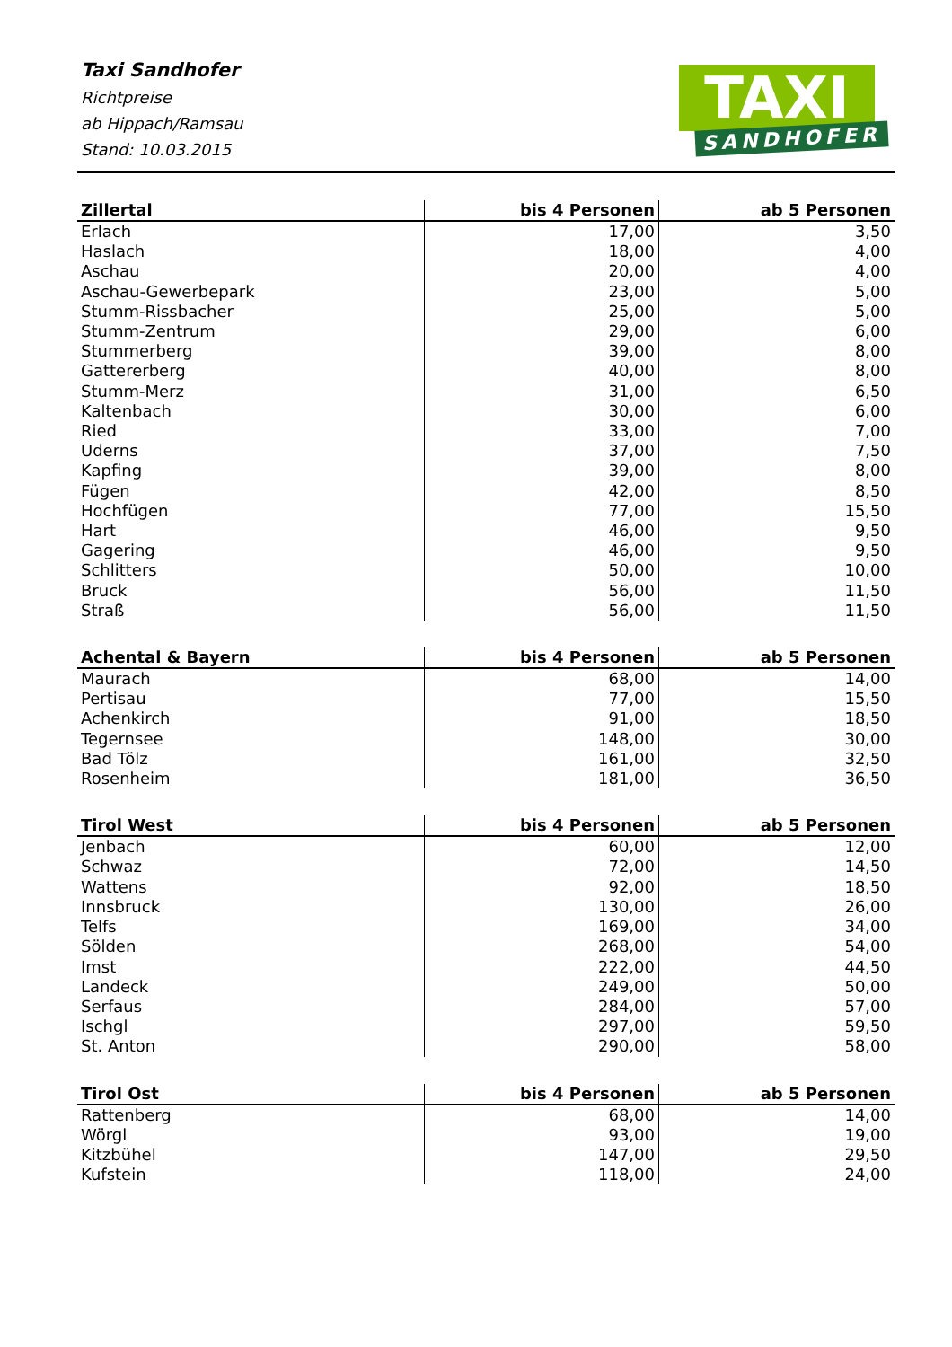Taxi Sandhofer
Richtpreise
ab Hippach/Ramsau
Stand: 10.03.2015
TAXI
SANDHOFER
| Zillertal | bis 4 Personen | ab 5 Personen |
| --- | --- | --- |
| Erlach | 17,00 | 3,50 |
| Haslach | 18,00 | 4,00 |
| Aschau | 20,00 | 4,00 |
| Aschau-Gewerbepark | 23,00 | 5,00 |
| Stumm-Rissbacher | 25,00 | 5,00 |
| Stumm-Zentrum | 29,00 | 6,00 |
| Stummerberg | 39,00 | 8,00 |
| Gattererberg | 40,00 | 8,00 |
| Stumm-Merz | 31,00 | 6,50 |
| Kaltenbach | 30,00 | 6,00 |
| Ried | 33,00 | 7,00 |
| Uderns | 37,00 | 7,50 |
| Kapfing | 39,00 | 8,00 |
| Fügen | 42,00 | 8,50 |
| Hochfügen | 77,00 | 15,50 |
| Hart | 46,00 | 9,50 |
| Gagering | 46,00 | 9,50 |
| Schlitters | 50,00 | 10,00 |
| Bruck | 56,00 | 11,50 |
| Straß | 56,00 | 11,50 |
| Achental & Bayern | bis 4 Personen | ab 5 Personen |
| --- | --- | --- |
| Maurach | 68,00 | 14,00 |
| Pertisau | 77,00 | 15,50 |
| Achenkirch | 91,00 | 18,50 |
| Tegernsee | 148,00 | 30,00 |
| Bad Tölz | 161,00 | 32,50 |
| Rosenheim | 181,00 | 36,50 |
| Tirol West | bis 4 Personen | ab 5 Personen |
| --- | --- | --- |
| Jenbach | 60,00 | 12,00 |
| Schwaz | 72,00 | 14,50 |
| Wattens | 92,00 | 18,50 |
| Innsbruck | 130,00 | 26,00 |
| Telfs | 169,00 | 34,00 |
| Sölden | 268,00 | 54,00 |
| Imst | 222,00 | 44,50 |
| Landeck | 249,00 | 50,00 |
| Serfaus | 284,00 | 57,00 |
| Ischgl | 297,00 | 59,50 |
| St. Anton | 290,00 | 58,00 |
| Tirol Ost | bis 4 Personen | ab 5 Personen |
| --- | --- | --- |
| Rattenberg | 68,00 | 14,00 |
| Wörgl | 93,00 | 19,00 |
| Kitzbühel | 147,00 | 29,50 |
| Kufstein | 118,00 | 24,00 |